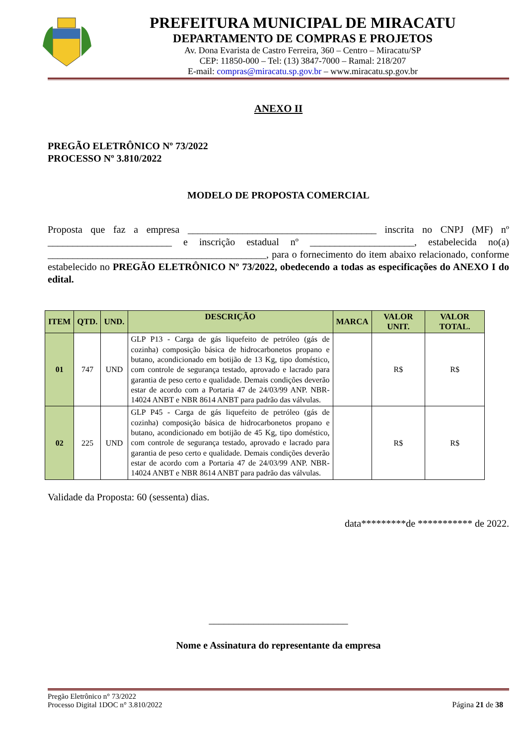PREFEITURA MUNICIPAL DE MIRACATU
DEPARTAMENTO DE COMPRAS E PROJETOS
Av. Dona Evarista de Castro Ferreira, 360 – Centro – Miracatu/SP
CEP: 11850-000 – Tel: (13) 3847-7000 – Ramal: 218/207
E-mail: compras@miracatu.sp.gov.br – www.miracatu.sp.gov.br
ANEXO II
PREGÃO ELETRÔNICO Nº 73/2022
PROCESSO Nº 3.810/2022
MODELO DE PROPOSTA COMERCIAL
Proposta que faz a empresa ______________________________________ inscrita no CNPJ (MF) nº _________________________ e inscrição estadual nº _____________________, estabelecida no(a) ____________________________________________, para o fornecimento do item abaixo relacionado, conforme estabelecido no PREGÃO ELETRÔNICO Nº 73/2022, obedecendo a todas as especificações do ANEXO I do edital.
| ITEM | QTD. | UND. | DESCRIÇÃO | MARCA | VALOR UNIT. | VALOR TOTAL. |
| --- | --- | --- | --- | --- | --- | --- |
| 01 | 747 | UND | GLP P13 - Carga de gás liquefeito de petróleo (gás de cozinha) composição básica de hidrocarbonetos propano e butano, acondicionado em botijão de 13 Kg, tipo doméstico, com controle de segurança testado, aprovado e lacrado para garantia de peso certo e qualidade. Demais condições deverão estar de acordo com a Portaria 47 de 24/03/99 ANP. NBR-14024 ANBT e NBR 8614 ANBT para padrão das válvulas. | | R$ | R$ |
| 02 | 225 | UND | GLP P45 - Carga de gás liquefeito de petróleo (gás de cozinha) composição básica de hidrocarbonetos propano e butano, acondicionado em botijão de 45 Kg, tipo doméstico, com controle de segurança testado, aprovado e lacrado para garantia de peso certo e qualidade. Demais condições deverão estar de acordo com a Portaria 47 de 24/03/99 ANP. NBR-14024 ANBT e NBR 8614 ANBT para padrão das válvulas. | | R$ | R$ |
Validade da Proposta: 60 (sessenta) dias.
data*********de *********** de 2022.
____________________________
Nome e Assinatura do representante da empresa
Pregão Eletrônico n° 73/2022
Processo Digital 1DOC n° 3.810/2022
Página 21 de 38